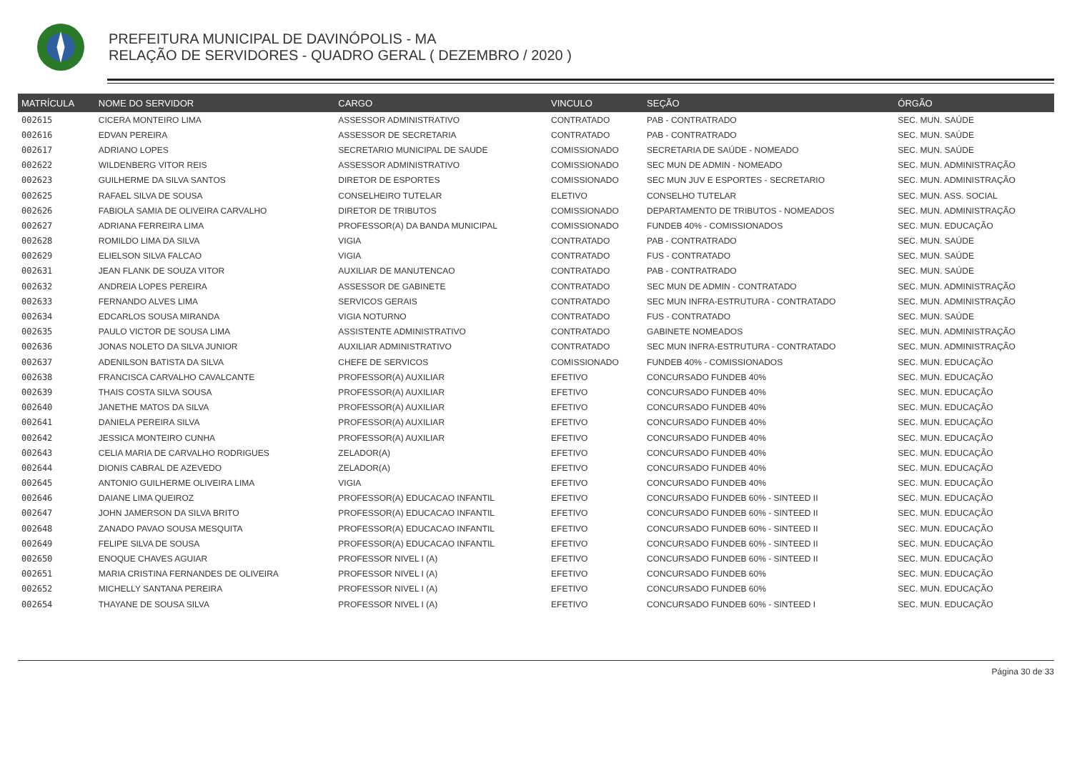PREFEITURA MUNICIPAL DE DAVINÓPOLIS - MA
RELAÇÃO DE SERVIDORES - QUADRO GERAL ( DEZEMBRO / 2020 )
| MATRÍCULA | NOME DO SERVIDOR | CARGO | VINCULO | SEÇÃO | ÓRGÃO |
| --- | --- | --- | --- | --- | --- |
| 002615 | CICERA MONTEIRO LIMA | ASSESSOR ADMINISTRATIVO | CONTRATADO | PAB - CONTRATRADO | SEC. MUN. SAÚDE |
| 002616 | EDVAN PEREIRA | ASSESSOR DE SECRETARIA | CONTRATADO | PAB - CONTRATRADO | SEC. MUN. SAÚDE |
| 002617 | ADRIANO LOPES | SECRETARIO MUNICIPAL DE SAUDE | COMISSIONADO | SECRETARIA DE SAÚDE - NOMEADO | SEC. MUN. SAÚDE |
| 002622 | WILDENBERG VITOR REIS | ASSESSOR ADMINISTRATIVO | COMISSIONADO | SEC MUN DE ADMIN - NOMEADO | SEC. MUN. ADMINISTRAÇÃO |
| 002623 | GUILHERME DA SILVA SANTOS | DIRETOR DE ESPORTES | COMISSIONADO | SEC MUN JUV E ESPORTES - SECRETARIO | SEC. MUN. ADMINISTRAÇÃO |
| 002625 | RAFAEL SILVA DE SOUSA | CONSELHEIRO TUTELAR | ELETIVO | CONSELHO TUTELAR | SEC. MUN. ASS. SOCIAL |
| 002626 | FABIOLA SAMIA DE OLIVEIRA CARVALHO | DIRETOR DE TRIBUTOS | COMISSIONADO | DEPARTAMENTO DE TRIBUTOS - NOMEADOS | SEC. MUN. ADMINISTRAÇÃO |
| 002627 | ADRIANA FERREIRA LIMA | PROFESSOR(A) DA BANDA MUNICIPAL | COMISSIONADO | FUNDEB 40% - COMISSIONADOS | SEC. MUN. EDUCAÇÃO |
| 002628 | ROMILDO LIMA DA SILVA | VIGIA | CONTRATADO | PAB - CONTRATRADO | SEC. MUN. SAÚDE |
| 002629 | ELIELSON SILVA FALCAO | VIGIA | CONTRATADO | FUS - CONTRATADO | SEC. MUN. SAÚDE |
| 002631 | JEAN FLANK DE SOUZA VITOR | AUXILIAR DE MANUTENCAO | CONTRATADO | PAB - CONTRATRADO | SEC. MUN. SAÚDE |
| 002632 | ANDREIA LOPES PEREIRA | ASSESSOR DE GABINETE | CONTRATADO | SEC MUN DE ADMIN - CONTRATADO | SEC. MUN. ADMINISTRAÇÃO |
| 002633 | FERNANDO ALVES LIMA | SERVICOS GERAIS | CONTRATADO | SEC MUN INFRA-ESTRUTURA - CONTRATADO | SEC. MUN. ADMINISTRAÇÃO |
| 002634 | EDCARLOS SOUSA MIRANDA | VIGIA NOTURNO | CONTRATADO | FUS - CONTRATADO | SEC. MUN. SAÚDE |
| 002635 | PAULO VICTOR DE SOUSA LIMA | ASSISTENTE ADMINISTRATIVO | CONTRATADO | GABINETE NOMEADOS | SEC. MUN. ADMINISTRAÇÃO |
| 002636 | JONAS NOLETO DA SILVA JUNIOR | AUXILIAR ADMINISTRATIVO | CONTRATADO | SEC MUN INFRA-ESTRUTURA - CONTRATADO | SEC. MUN. ADMINISTRAÇÃO |
| 002637 | ADENILSON BATISTA DA SILVA | CHEFE DE SERVICOS | COMISSIONADO | FUNDEB 40% - COMISSIONADOS | SEC. MUN. EDUCAÇÃO |
| 002638 | FRANCISCA CARVALHO CAVALCANTE | PROFESSOR(A) AUXILIAR | EFETIVO | CONCURSADO FUNDEB 40% | SEC. MUN. EDUCAÇÃO |
| 002639 | THAIS COSTA SILVA SOUSA | PROFESSOR(A) AUXILIAR | EFETIVO | CONCURSADO FUNDEB 40% | SEC. MUN. EDUCAÇÃO |
| 002640 | JANETHE MATOS DA SILVA | PROFESSOR(A) AUXILIAR | EFETIVO | CONCURSADO FUNDEB 40% | SEC. MUN. EDUCAÇÃO |
| 002641 | DANIELA PEREIRA SILVA | PROFESSOR(A) AUXILIAR | EFETIVO | CONCURSADO FUNDEB 40% | SEC. MUN. EDUCAÇÃO |
| 002642 | JESSICA MONTEIRO CUNHA | PROFESSOR(A) AUXILIAR | EFETIVO | CONCURSADO FUNDEB 40% | SEC. MUN. EDUCAÇÃO |
| 002643 | CELIA MARIA DE CARVALHO RODRIGUES | ZELADOR(A) | EFETIVO | CONCURSADO FUNDEB 40% | SEC. MUN. EDUCAÇÃO |
| 002644 | DIONIS CABRAL DE AZEVEDO | ZELADOR(A) | EFETIVO | CONCURSADO FUNDEB 40% | SEC. MUN. EDUCAÇÃO |
| 002645 | ANTONIO GUILHERME OLIVEIRA LIMA | VIGIA | EFETIVO | CONCURSADO FUNDEB 40% | SEC. MUN. EDUCAÇÃO |
| 002646 | DAIANE LIMA QUEIROZ | PROFESSOR(A) EDUCACAO INFANTIL | EFETIVO | CONCURSADO FUNDEB 60% - SINTEED II | SEC. MUN. EDUCAÇÃO |
| 002647 | JOHN JAMERSON DA SILVA BRITO | PROFESSOR(A) EDUCACAO INFANTIL | EFETIVO | CONCURSADO FUNDEB 60% - SINTEED II | SEC. MUN. EDUCAÇÃO |
| 002648 | ZANADO PAVAO SOUSA MESQUITA | PROFESSOR(A) EDUCACAO INFANTIL | EFETIVO | CONCURSADO FUNDEB 60% - SINTEED II | SEC. MUN. EDUCAÇÃO |
| 002649 | FELIPE SILVA DE SOUSA | PROFESSOR(A) EDUCACAO INFANTIL | EFETIVO | CONCURSADO FUNDEB 60% - SINTEED II | SEC. MUN. EDUCAÇÃO |
| 002650 | ENOQUE CHAVES AGUIAR | PROFESSOR NIVEL I (A) | EFETIVO | CONCURSADO FUNDEB 60% - SINTEED II | SEC. MUN. EDUCAÇÃO |
| 002651 | MARIA CRISTINA FERNANDES DE OLIVEIRA | PROFESSOR NIVEL I (A) | EFETIVO | CONCURSADO FUNDEB 60% | SEC. MUN. EDUCAÇÃO |
| 002652 | MICHELLY SANTANA PEREIRA | PROFESSOR NIVEL I (A) | EFETIVO | CONCURSADO FUNDEB 60% | SEC. MUN. EDUCAÇÃO |
| 002654 | THAYANE DE SOUSA SILVA | PROFESSOR NIVEL I (A) | EFETIVO | CONCURSADO FUNDEB 60% - SINTEED I | SEC. MUN. EDUCAÇÃO |
Página 30 de 33